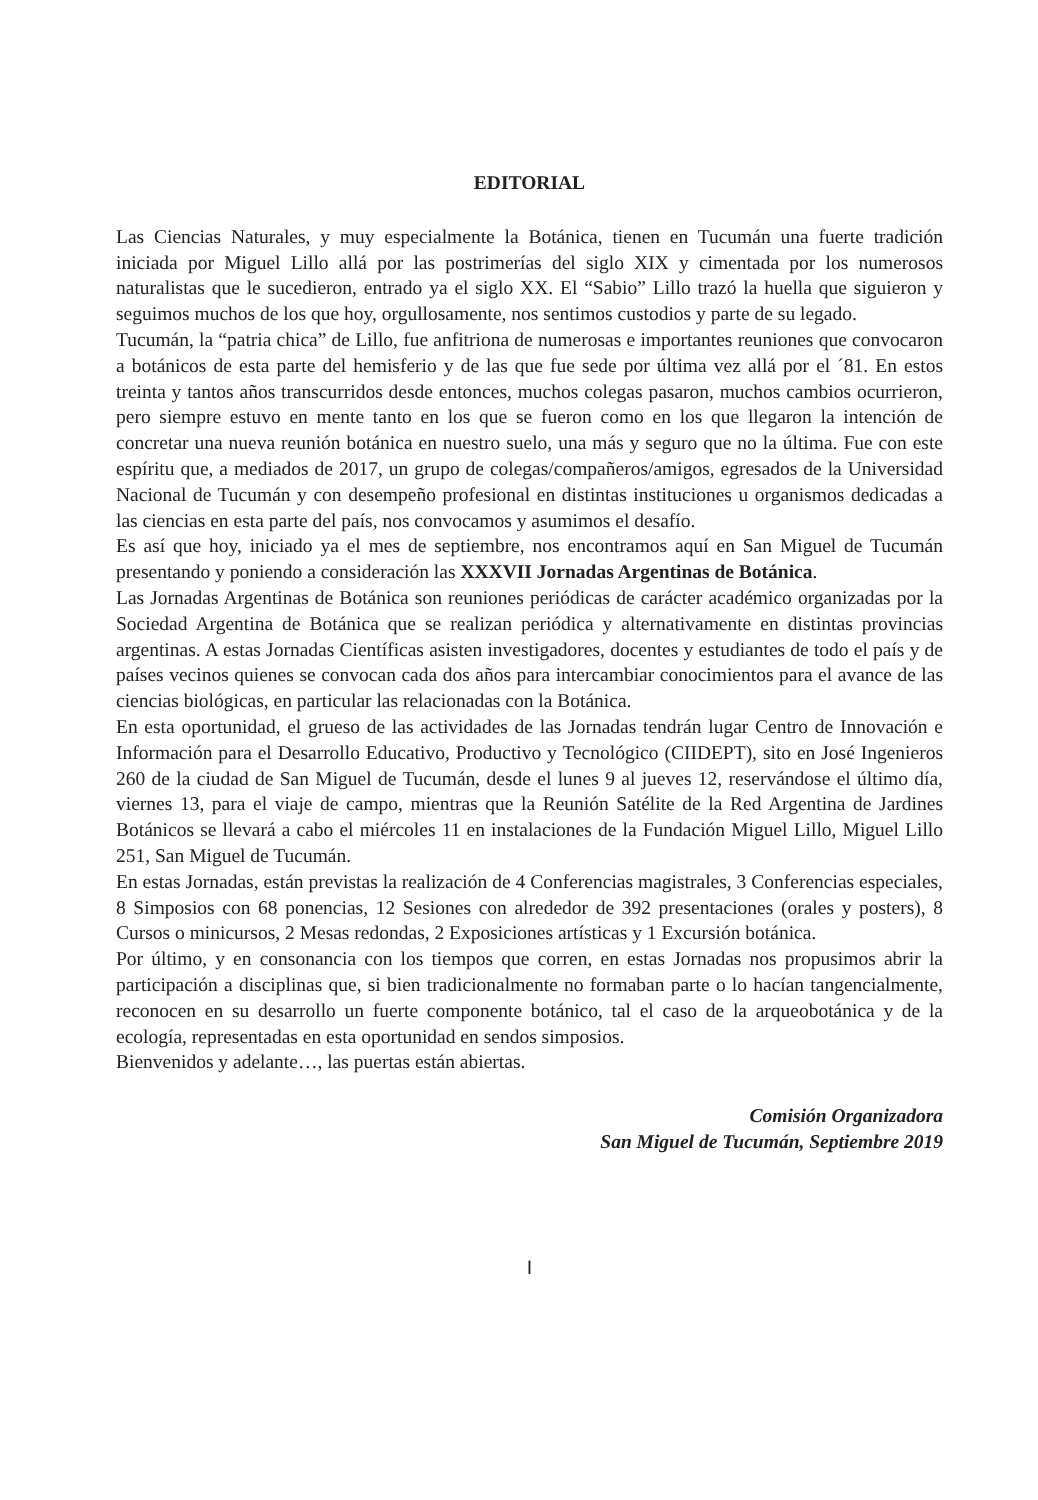EDITORIAL
Las Ciencias Naturales, y muy especialmente la Botánica, tienen en Tucumán una fuerte tradición iniciada por Miguel Lillo allá por las postrimerías del siglo XIX y cimentada por los numerosos naturalistas que le sucedieron, entrado ya el siglo XX. El “Sabio” Lillo trazó la huella que siguieron y seguimos muchos de los que hoy, orgullosamente, nos sentimos custodios y parte de su legado.
Tucumán, la “patria chica” de Lillo, fue anfitriona de numerosas e importantes reuniones que convocaron a botánicos de esta parte del hemisferio y de las que fue sede por última vez allá por el ´81. En estos treinta y tantos años transcurridos desde entonces, muchos colegas pasaron, muchos cambios ocurrieron, pero siempre estuvo en mente tanto en los que se fueron como en los que llegaron la intención de concretar una nueva reunión botánica en nuestro suelo, una más y seguro que no la última. Fue con este espíritu que, a mediados de 2017, un grupo de colegas/compañeros/amigos, egresados de la Universidad Nacional de Tucumán y con desempeño profesional en distintas instituciones u organismos dedicadas a las ciencias en esta parte del país, nos convocamos y asumimos el desafío.
Es así que hoy, iniciado ya el mes de septiembre, nos encontramos aquí en San Miguel de Tucumán presentando y poniendo a consideración las XXXVII Jornadas Argentinas de Botánica.
Las Jornadas Argentinas de Botánica son reuniones periódicas de carácter académico organizadas por la Sociedad Argentina de Botánica que se realizan periódica y alternativamente en distintas provincias argentinas. A estas Jornadas Científicas asisten investigadores, docentes y estudiantes de todo el país y de países vecinos quienes se convocan cada dos años para intercambiar conocimientos para el avance de las ciencias biológicas, en particular las relacionadas con la Botánica.
En esta oportunidad, el grueso de las actividades de las Jornadas tendrán lugar Centro de Innovación e Información para el Desarrollo Educativo, Productivo y Tecnológico (CIIDEPT), sito en José Ingenieros 260 de la ciudad de San Miguel de Tucumán, desde el lunes 9 al jueves 12, reservándose el último día, viernes 13, para el viaje de campo, mientras que la Reunión Satélite de la Red Argentina de Jardines Botánicos se llevará a cabo el miércoles 11 en instalaciones de la Fundación Miguel Lillo, Miguel Lillo 251, San Miguel de Tucumán.
En estas Jornadas, están previstas la realización de 4 Conferencias magistrales, 3 Conferencias especiales, 8 Simposios con 68 ponencias, 12 Sesiones con alrededor de 392 presentaciones (orales y posters), 8 Cursos o minicursos, 2 Mesas redondas, 2 Exposiciones artísticas y 1 Excursión botánica.
Por último, y en consonancia con los tiempos que corren, en estas Jornadas nos propusimos abrir la participación a disciplinas que, si bien tradicionalmente no formaban parte o lo hacían tangencialmente, reconocen en su desarrollo un fuerte componente botánico, tal el caso de la arqueobotánica y de la ecología, representadas en esta oportunidad en sendos simposios.
Bienvenidos y adelante…, las puertas están abiertas.
Comisión Organizadora
San Miguel de Tucumán, Septiembre 2019
I